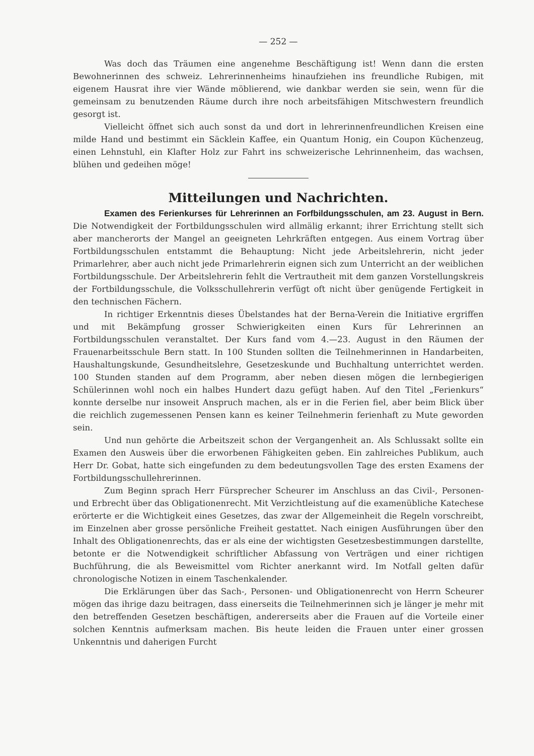— 252 —
Was doch das Träumen eine angenehme Beschäftigung ist! Wenn dann die ersten Bewohnerinnen des schweiz. Lehrerinnenheims hinaufziehen ins freundliche Rubigen, mit eigenem Hausrat ihre vier Wände möblierend, wie dankbar werden sie sein, wenn für die gemeinsam zu benutzenden Räume durch ihre noch arbeitsfähigen Mitschwestern freundlich gesorgt ist.
Vielleicht öffnet sich auch sonst da und dort in lehrerinnenfreundlichen Kreisen eine milde Hand und bestimmt ein Säcklein Kaffee, ein Quantum Honig, ein Coupon Küchenzeug, einen Lehnstuhl, ein Klafter Holz zur Fahrt ins schweizerische Lehrinnenheim, das wachsen, blühen und gedeihen möge!
Mitteilungen und Nachrichten.
Examen des Ferienkurses für Lehrerinnen an Forfbildungsschulen, am 23. August in Bern. Die Notwendigkeit der Fortbildungsschulen wird allmälig erkannt; ihrer Errichtung stellt sich aber mancherorts der Mangel an geeigneten Lehrkräften entgegen. Aus einem Vortrag über Fortbildungsschulen entstammt die Behauptung: Nicht jede Arbeitslehrerin, nicht jeder Primarlehrer, aber auch nicht jede Primarlehrerin eignen sich zum Unterricht an der weiblichen Fortbildungsschule. Der Arbeitslehrerin fehlt die Vertrautheit mit dem ganzen Vorstellungskreis der Fortbildungsschule, die Volksschullehrerin verfügt oft nicht über genügende Fertigkeit in den technischen Fächern.
In richtiger Erkenntnis dieses Übelstandes hat der Berna-Verein die Initiative ergriffen und mit Bekämpfung grosser Schwierigkeiten einen Kurs für Lehrerinnen an Fortbildungsschulen veranstaltet. Der Kurs fand vom 4.—23. August in den Räumen der Frauenarbeitsschule Bern statt. In 100 Stunden sollten die Teilnehmerinnen in Handarbeiten, Haushaltungskunde, Gesundheitslehre, Gesetzeskunde und Buchhaltung unterrichtet werden. 100 Stunden standen auf dem Programm, aber neben diesen mögen die lernbegierigen Schülerinnen wohl noch ein halbes Hundert dazu gefügt haben. Auf den Titel „Ferienkurs“ konnte derselbe nur insoweit Anspruch machen, als er in die Ferien fiel, aber beim Blick über die reichlich zugemessenen Pensen kann es keiner Teilnehmerin ferienhaft zu Mute geworden sein.
Und nun gehörte die Arbeitszeit schon der Vergangenheit an. Als Schlussakt sollte ein Examen den Ausweis über die erworbenen Fähigkeiten geben. Ein zahlreiches Publikum, auch Herr Dr. Gobat, hatte sich eingefunden zu dem bedeutungsvollen Tage des ersten Examens der Fortbildungsschullehrerinnen.
Zum Beginn sprach Herr Fürsprecher Scheurer im Anschluss an das Civil-, Personen- und Erbrecht über das Obligationenrecht. Mit Verzichtleistung auf die examenübliche Katechese erörterte er die Wichtigkeit eines Gesetzes, das zwar der Allgemeinheit die Regeln vorschreibt, im Einzelnen aber grosse persönliche Freiheit gestattet. Nach einigen Ausführungen über den Inhalt des Obligationenrechts, das er als eine der wichtigsten Gesetzesbestimmungen darstellte, betonte er die Notwendigkeit schriftlicher Abfassung von Verträgen und einer richtigen Buchführung, die als Beweismittel vom Richter anerkannt wird. Im Notfall gelten dafür chronologische Notizen in einem Taschenkalender.
Die Erklärungen über das Sach-, Personen- und Obligationenrecht von Herrn Scheurer mögen das ihrige dazu beitragen, dass einerseits die Teilnehmerinnen sich je länger je mehr mit den betreffenden Gesetzen beschäftigen, andererseits aber die Frauen auf die Vorteile einer solchen Kenntnis aufmerksam machen. Bis heute leiden die Frauen unter einer grossen Unkenntnis und daherigen Furcht